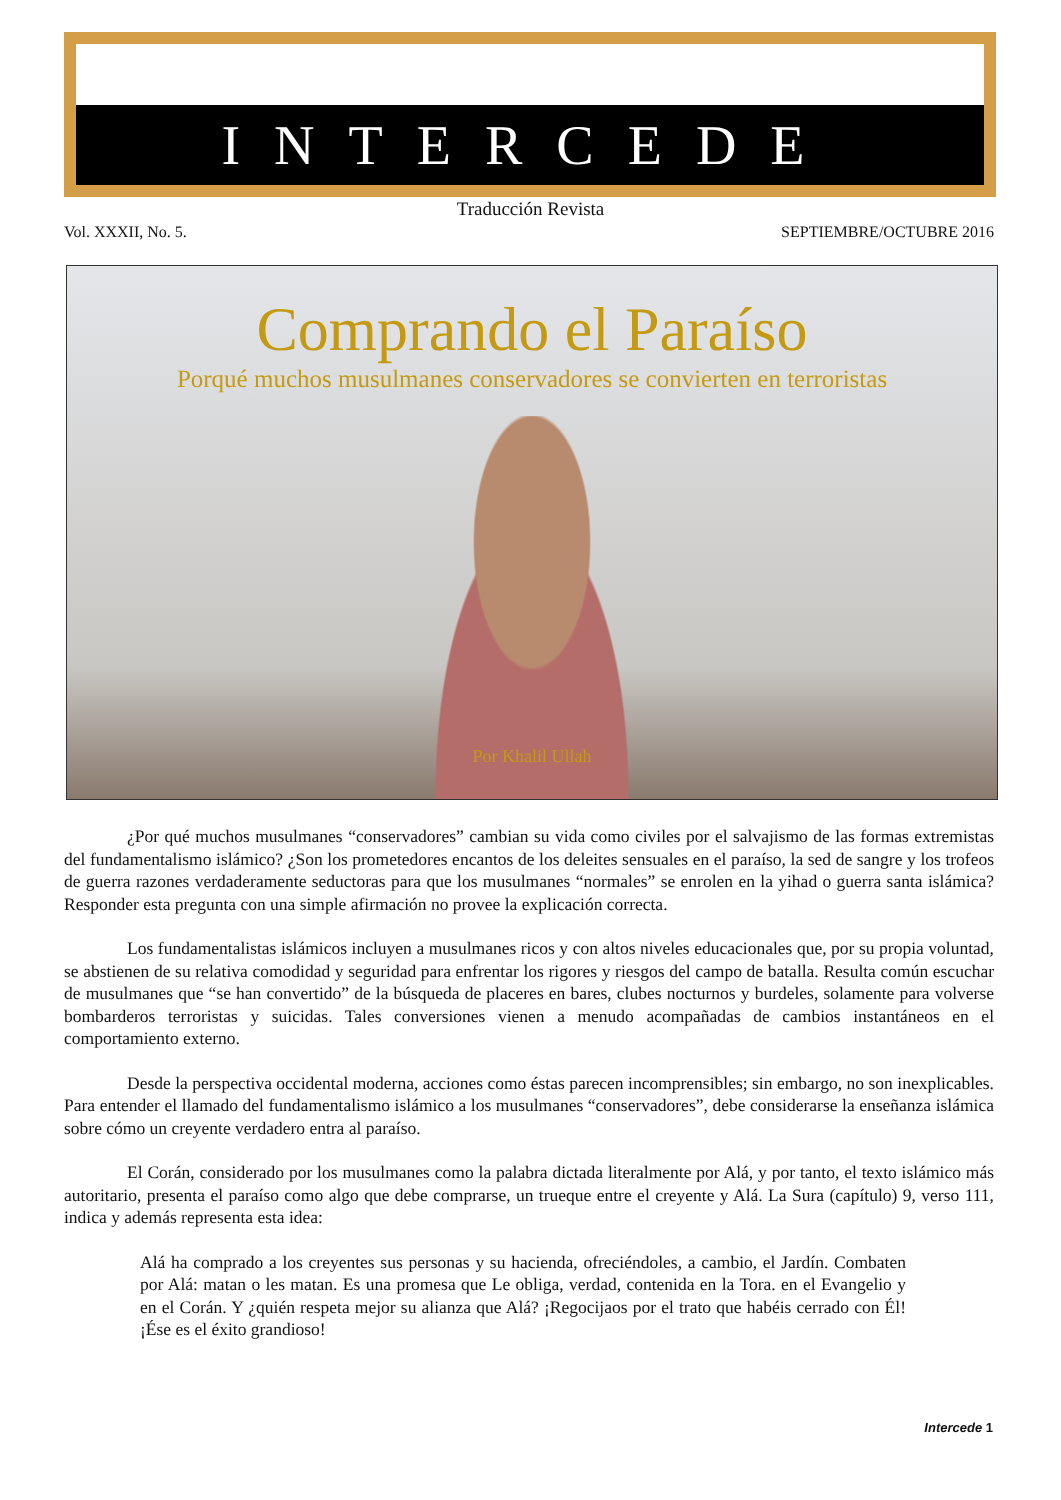INTERCEDE
Traducción Revista
Vol. XXXII, No. 5. SEPTIEMBRE/OCTUBRE 2016
Comprando el Paraíso
Porqué muchos musulmanes conservadores se convierten en terroristas
Por Khalil Ullah
¿Por qué muchos musulmanes “conservadores” cambian su vida como civiles por el salvajismo de las formas extremistas del fundamentalismo islámico? ¿Son los prometedores encantos de los deleites sensuales en el paraíso, la sed de sangre y los trofeos de guerra razones verdaderamente seductoras para que los musulmanes “normales” se enrolen en la yihad o guerra santa islámica? Responder esta pregunta con una simple afirmación no provee la explicación correcta.
Los fundamentalistas islámicos incluyen a musulmanes ricos y con altos niveles educacionales que, por su propia voluntad, se abstienen de su relativa comodidad y seguridad para enfrentar los rigores y riesgos del campo de batalla. Resulta común escuchar de musulmanes que “se han convertido” de la búsqueda de placeres en bares, clubes nocturnos y burdeles, solamente para volverse bombarderos terroristas y suicidas. Tales conversiones vienen a menudo acompañadas de cambios instantáneos en el comportamiento externo.
Desde la perspectiva occidental moderna, acciones como éstas parecen incomprensibles; sin embargo, no son inexplicables. Para entender el llamado del fundamentalismo islámico a los musulmanes “conservadores”, debe considerarse la enseñanza islámica sobre cómo un creyente verdadero entra al paraíso.
El Corán, considerado por los musulmanes como la palabra dictada literalmente por Alá, y por tanto, el texto islámico más autoritario, presenta el paraíso como algo que debe comprarse, un trueque entre el creyente y Alá. La Sura (capítulo) 9, verso 111, indica y además representa esta idea:
Alá ha comprado a los creyentes sus personas y su hacienda, ofreciéndoles, a cambio, el Jardín. Combaten por Alá: matan o les matan. Es una promesa que Le obliga, verdad, contenida en la Tora. en el Evangelio y en el Corán. Y ¿quién respeta mejor su alianza que Alá? ¡Regocijaos por el trato que habéis cerrado con Él! ¡Ése es el éxito grandioso!
Intercede 1